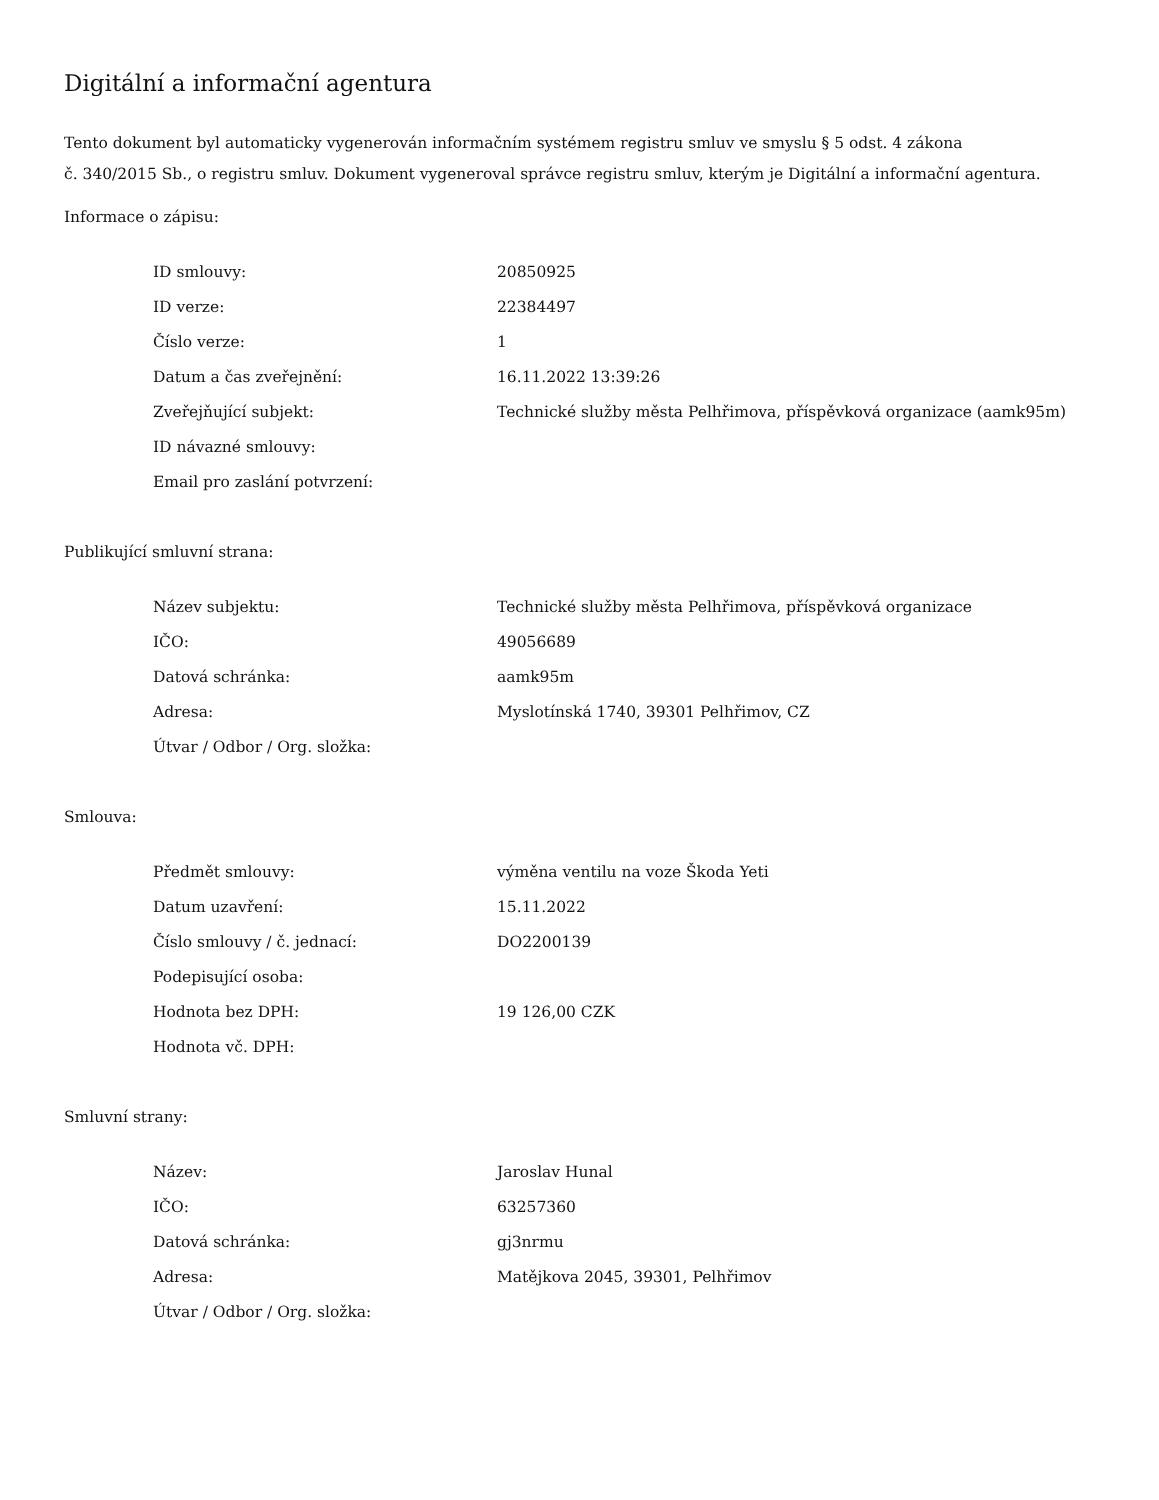Digitální a informační agentura
Tento dokument byl automaticky vygenerován informačním systémem registru smluv ve smyslu § 5 odst. 4 zákona
č. 340/2015 Sb., o registru smluv. Dokument vygeneroval správce registru smluv, kterým je Digitální a informační agentura.
Informace o zápisu:
| ID smlouvy: | 20850925 |
| ID verze: | 22384497 |
| Číslo verze: | 1 |
| Datum a čas zveřejnění: | 16.11.2022 13:39:26 |
| Zveřejňující subjekt: | Technické služby města Pelhřimova, příspěvková organizace (aamk95m) |
| ID návazné smlouvy: | |
| Email pro zaslání potvrzení: | |
Publikující smluvní strana:
| Název subjektu: | Technické služby města Pelhřimova, příspěvková organizace |
| IČO: | 49056689 |
| Datová schránka: | aamk95m |
| Adresa: | Myslotínská 1740, 39301 Pelhřimov, CZ |
| Útvar / Odbor / Org. složka: | |
Smlouva:
| Předmět smlouvy: | výměna ventilu na voze Škoda Yeti |
| Datum uzavření: | 15.11.2022 |
| Číslo smlouvy / č. jednací: | DO2200139 |
| Podepisující osoba: | |
| Hodnota bez DPH: | 19 126,00 CZK |
| Hodnota vč. DPH: | |
Smluvní strany:
| Název: | Jaroslav Hunal |
| IČO: | 63257360 |
| Datová schránka: | gj3nrmu |
| Adresa: | Matějkova 2045, 39301, Pelhřimov |
| Útvar / Odbor / Org. složka: | |